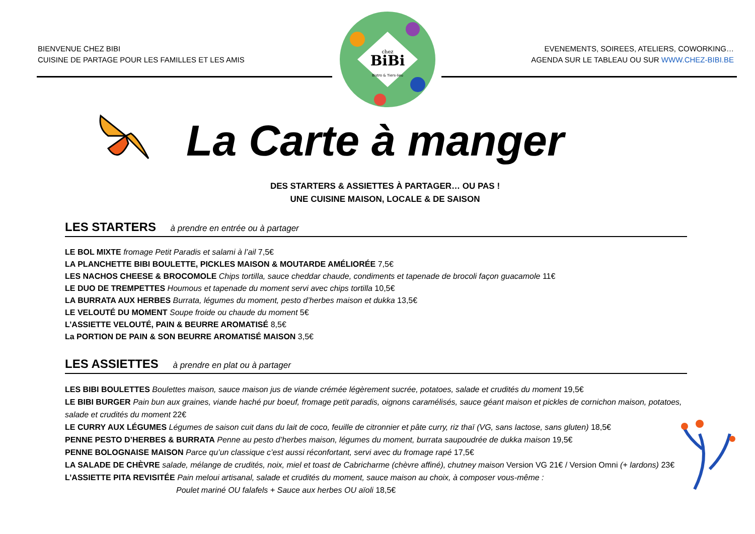BIENVENUE CHEZ BIBI
CUISINE DE PARTAGE POUR LES FAMILLES ET LES AMIS
EVENEMENTS, SOIREES, ATELIERS, COWORKING…
AGENDA SUR LE TABLEAU OU SUR WWW.CHEZ-BIBI.BE
BiBi
chez
Bistro & Tiers-lieu
La Carte à manger
DES STARTERS & ASSIETTES À PARTAGER… OU PAS !
UNE CUISINE MAISON, LOCALE & DE SAISON
LES STARTERS à prendre en entrée ou à partager
LE BOL MIXTE fromage Petit Paradis et salami à l’ail 7,5€
LA PLANCHETTE BIBI BOULETTE, PICKLES MAISON & MOUTARDE AMÉLIORÉE 7,5€
LES NACHOS CHEESE & BROCOMOLE Chips tortilla, sauce cheddar chaude, condiments et tapenade de brocoli façon guacamole 11€
LE DUO DE TREMPETTES Houmous et tapenade du moment servi avec chips tortilla 10,5€
LA BURRATA AUX HERBES Burrata, légumes du moment, pesto d’herbes maison et dukka 13,5€
LE VELOUTÉ DU MOMENT Soupe froide ou chaude du moment 5€
L’ASSIETTE VELOUTÉ, PAIN & BEURRE AROMATISÉ 8,5€
La PORTION DE PAIN & SON BEURRE AROMATISÉ MAISON 3,5€
LES ASSIETTES à prendre en plat ou à partager
LES BIBI BOULETTES Boulettes maison, sauce maison jus de viande crémée légèrement sucrée, potatoes, salade et crudités du moment 19,5€
LE BIBI BURGER Pain bun aux graines, viande haché pur boeuf, fromage petit paradis, oignons caramélisés, sauce géant maison et pickles de cornichon maison, potatoes, salade et crudités du moment 22€
LE CURRY AUX LÉGUMES Légumes de saison cuit dans du lait de coco, feuille de citronnier et pâte curry, riz thaï (VG, sans lactose, sans gluten) 18,5€
PENNE PESTO D’HERBES & BURRATA Penne au pesto d’herbes maison, légumes du moment, burrata saupoudrée de dukka maison 19,5€
PENNE BOLOGNAISE MAISON Parce qu’un classique c’est aussi réconfortant, servi avec du fromage rapé 17,5€
LA SALADE DE CHÈVRE salade, mélange de crudités, noix, miel et toast de Cabricharme (chèvre affiné), chutney maison Version VG 21€ / Version Omni (+ lardons) 23€
L’ASSIETTE PITA REVISITÉE Pain meloui artisanal, salade et crudités du moment, sauce maison au choix, à composer vous-même :
Poulet mariné OU falafels + Sauce aux herbes OU aïoli 18,5€